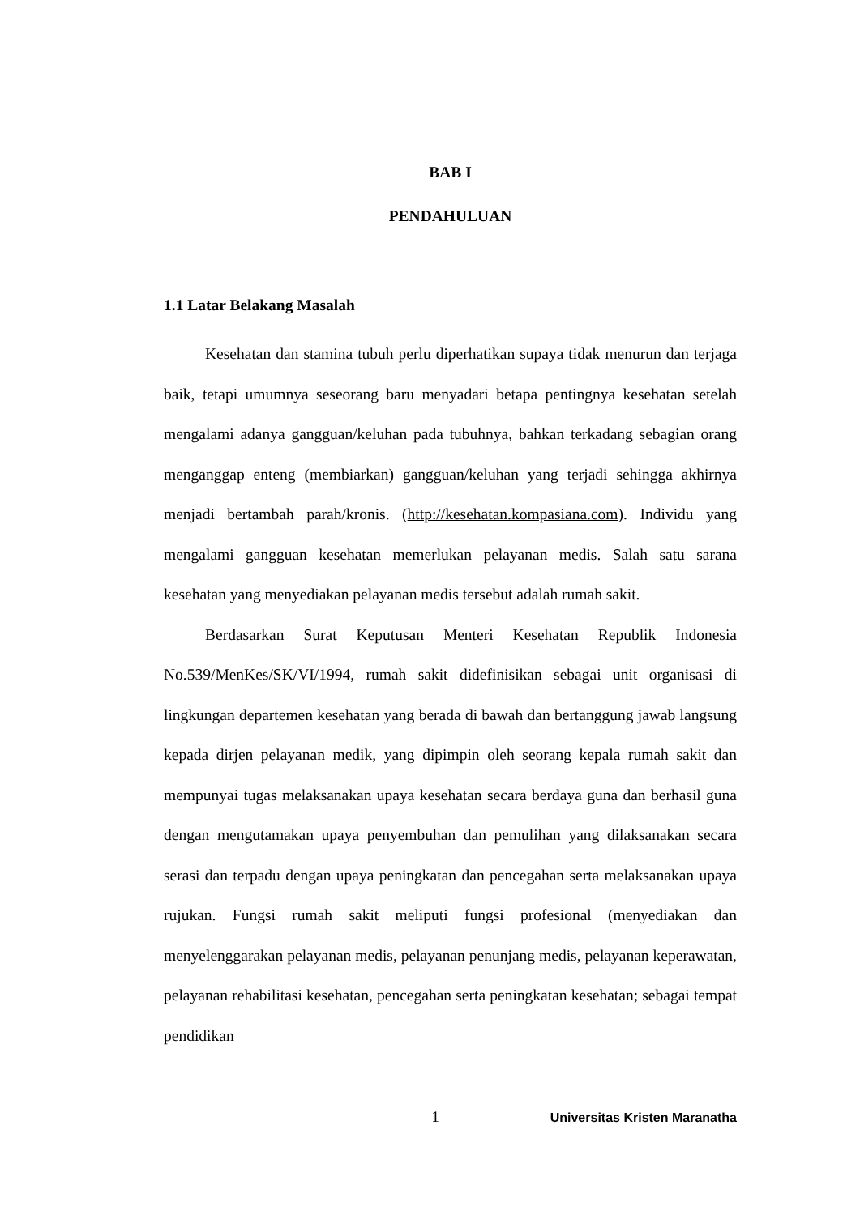BAB I
PENDAHULUAN
1.1 Latar Belakang Masalah
Kesehatan dan stamina tubuh perlu diperhatikan supaya tidak menurun dan terjaga baik, tetapi umumnya seseorang baru menyadari betapa pentingnya kesehatan setelah mengalami adanya gangguan/keluhan pada tubuhnya, bahkan terkadang sebagian orang menganggap enteng (membiarkan) gangguan/keluhan yang terjadi sehingga akhirnya menjadi bertambah parah/kronis. (http://kesehatan.kompasiana.com). Individu yang mengalami gangguan kesehatan memerlukan pelayanan medis. Salah satu sarana kesehatan yang menyediakan pelayanan medis tersebut adalah rumah sakit.
Berdasarkan Surat Keputusan Menteri Kesehatan Republik Indonesia No.539/MenKes/SK/VI/1994, rumah sakit didefinisikan sebagai unit organisasi di lingkungan departemen kesehatan yang berada di bawah dan bertanggung jawab langsung kepada dirjen pelayanan medik, yang dipimpin oleh seorang kepala rumah sakit dan mempunyai tugas melaksanakan upaya kesehatan secara berdaya guna dan berhasil guna dengan mengutamakan upaya penyembuhan dan pemulihan yang dilaksanakan secara serasi dan terpadu dengan upaya peningkatan dan pencegahan serta melaksanakan upaya rujukan. Fungsi rumah sakit meliputi fungsi profesional (menyediakan dan menyelenggarakan pelayanan medis, pelayanan penunjang medis, pelayanan keperawatan, pelayanan rehabilitasi kesehatan, pencegahan serta peningkatan kesehatan; sebagai tempat pendidikan
1
Universitas Kristen Maranatha